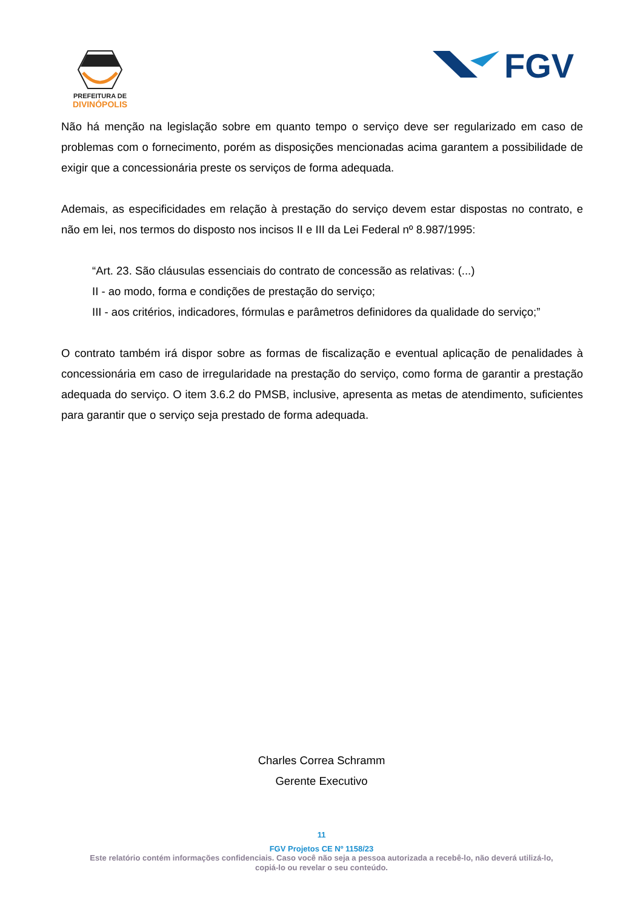PREFEITURA DE
DIVINÓPOLIS
FGV
Não há menção na legislação sobre em quanto tempo o serviço deve ser regularizado em caso de problemas com o fornecimento, porém as disposições mencionadas acima garantem a possibilidade de exigir que a concessionária preste os serviços de forma adequada.
Ademais, as especificidades em relação à prestação do serviço devem estar dispostas no contrato, e não em lei, nos termos do disposto nos incisos II e III da Lei Federal nº 8.987/1995:
“Art. 23. São cláusulas essenciais do contrato de concessão as relativas: (...)
II - ao modo, forma e condições de prestação do serviço;
III - aos critérios, indicadores, fórmulas e parâmetros definidores da qualidade do serviço;”
O contrato também irá dispor sobre as formas de fiscalização e eventual aplicação de penalidades à concessionária em caso de irregularidade na prestação do serviço, como forma de garantir a prestação adequada do serviço. O item 3.6.2 do PMSB, inclusive, apresenta as metas de atendimento, suficientes para garantir que o serviço seja prestado de forma adequada.
Charles Correa Schramm
Gerente Executivo
11
FGV Projetos CE Nº 1158/23
Este relatório contém informações confidenciais. Caso você não seja a pessoa autorizada a recebê-lo, não deverá utilizá-lo,
copiá-lo ou revelar o seu conteúdo.